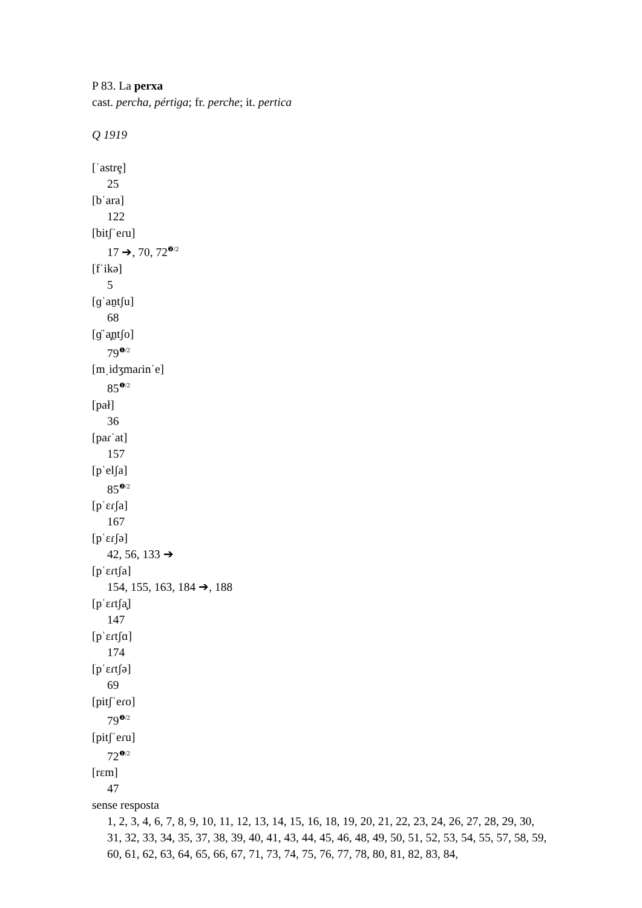P 83. La perxa
cast. percha, pértiga; fr. perche; it. pertica
Q 1919
[ˈastrȩ]
25
[bˈara]
122
[bitʃˈeɾu]
17 ➔, 70, 72<sup>❷/2</sup>
[fˈikə]
5
[ɡˈan̠tʃu]
68
[ɡ̇ˈa̧n̠tʃo]
79<sup>❶/2</sup>
[mˌidʒmaɾinˈe]
85<sup>❶/2</sup>
[pał]
36
[paɾˈat]
157
[pˈelʃa]
85<sup>❷/2</sup>
[pˈɛɾʃa]
167
[pˈɛɾʃə]
42, 56, 133 ➔
[pˈɛɾtʃa]
154, 155, 163, 184 ➔, 188
[pˈɛɾtʃa̧]
147
[pˈɛɾtʃɑ]
174
[pˈɛɾtʃə]
69
[pitʃˈeɾo]
79<sup>❷/2</sup>
[pitʃˈeɾu]
72<sup>❶/2</sup>
[rɛm]
47
sense resposta
1, 2, 3, 4, 6, 7, 8, 9, 10, 11, 12, 13, 14, 15, 16, 18, 19, 20, 21, 22, 23, 24, 26, 27, 28, 29, 30, 31, 32, 33, 34, 35, 37, 38, 39, 40, 41, 43, 44, 45, 46, 48, 49, 50, 51, 52, 53, 54, 55, 57, 58, 59, 60, 61, 62, 63, 64, 65, 66, 67, 71, 73, 74, 75, 76, 77, 78, 80, 81, 82, 83, 84,